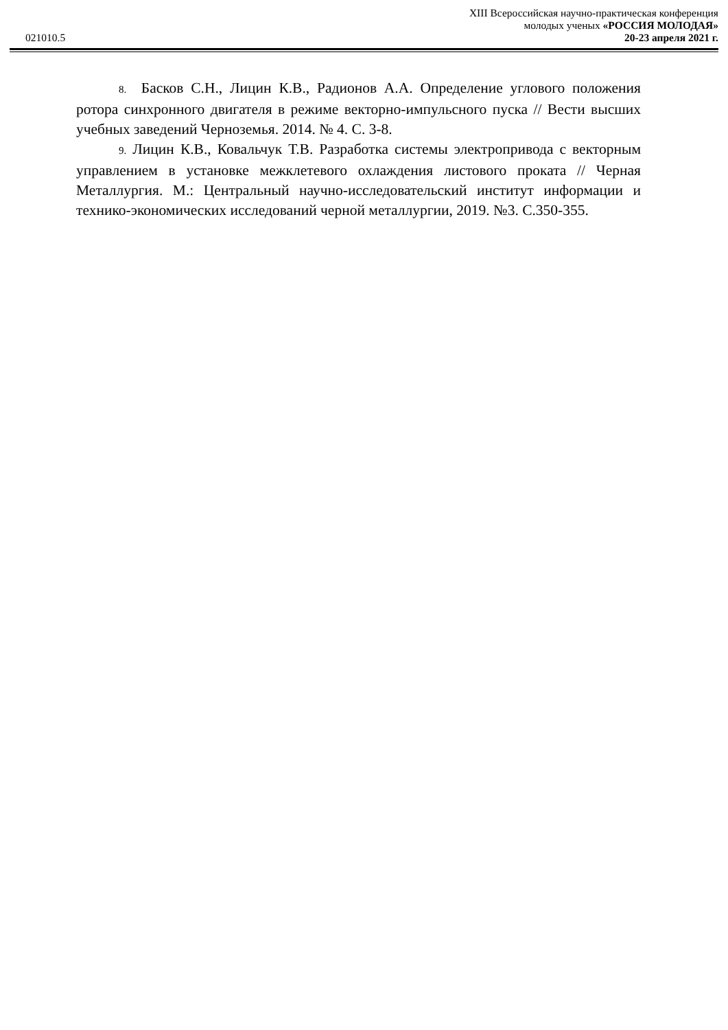021010.5
XIII Всероссийская научно-практическая конференция
молодых ученых «РОССИЯ МОЛОДАЯ»
20-23 апреля 2021 г.
8. Басков С.Н., Лицин К.В., Радионов А.А. Определение углового положения ротора синхронного двигателя в режиме векторно-импульсного пуска // Вести высших учебных заведений Черноземья. 2014. № 4. С. 3-8.
9. Лицин К.В., Ковальчук Т.В. Разработка системы электропривода с векторным управлением в установке межклетевого охлаждения листового проката // Черная Металлургия. М.: Центральный научно-исследовательский институт информации и технико-экономических исследований черной металлургии, 2019. №3. С.350-355.